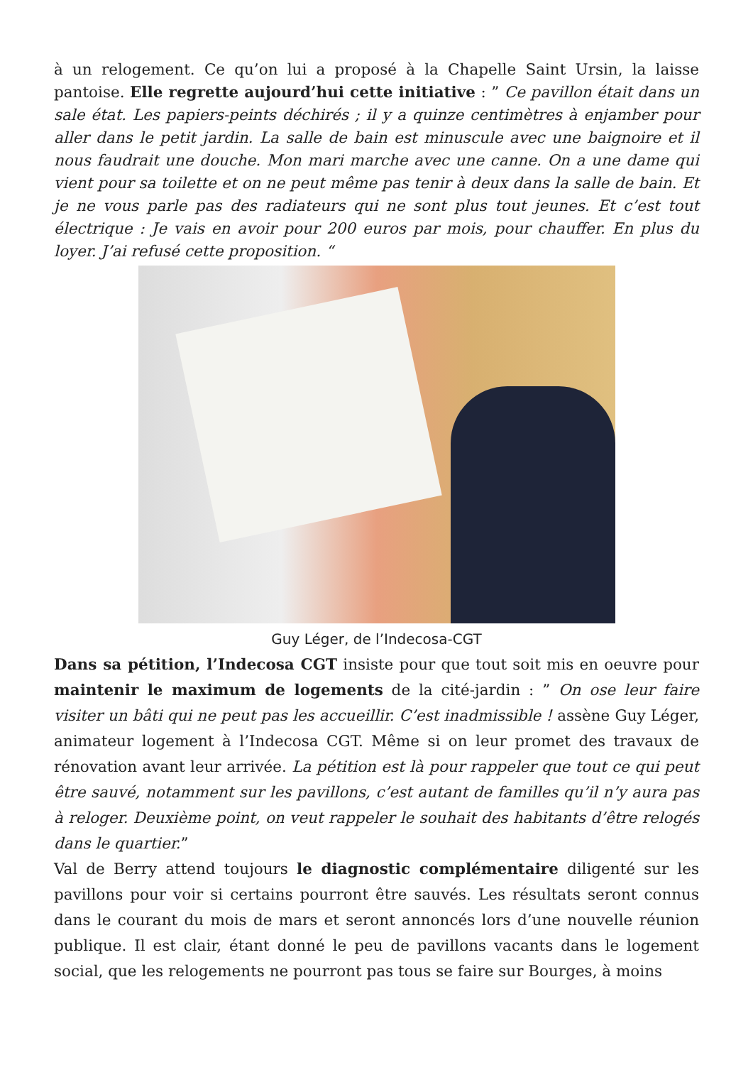à un relogement. Ce qu’on lui a proposé à la Chapelle Saint Ursin, la laisse pantoise. Elle regrette aujourd’hui cette initiative : ” Ce pavillon était dans un sale état. Les papiers-peints déchirés ; il y a quinze centimètres à enjamber pour aller dans le petit jardin. La salle de bain est minuscule avec une baignoire et il nous faudrait une douche. Mon mari marche avec une canne. On a une dame qui vient pour sa toilette et on ne peut même pas tenir à deux dans la salle de bain. Et je ne vous parle pas des radiateurs qui ne sont plus tout jeunes. Et c’est tout électrique : Je vais en avoir pour 200 euros par mois, pour chauffer. En plus du loyer. J’ai refusé cette proposition. “
Guy Léger, de l’Indecosa-CGT
Dans sa pétition, l’Indecosa CGT insiste pour que tout soit mis en oeuvre pour maintenir le maximum de logements de la cité-jardin : ” On ose leur faire visiter un bâti qui ne peut pas les accueillir. C’est inadmissible ! assène Guy Léger, animateur logement à l’Indecosa CGT. Même si on leur promet des travaux de rénovation avant leur arrivée. La pétition est là pour rappeler que tout ce qui peut être sauvé, notamment sur les pavillons, c’est autant de familles qu’il n’y aura pas à reloger. Deuxième point, on veut rappeler le souhait des habitants d’être relogés dans le quartier.”
Val de Berry attend toujours le diagnostic complémentaire diligenté sur les pavillons pour voir si certains pourront être sauvés. Les résultats seront connus dans le courant du mois de mars et seront annoncés lors d’une nouvelle réunion publique. Il est clair, étant donné le peu de pavillons vacants dans le logement social, que les relogements ne pourront pas tous se faire sur Bourges, à moins